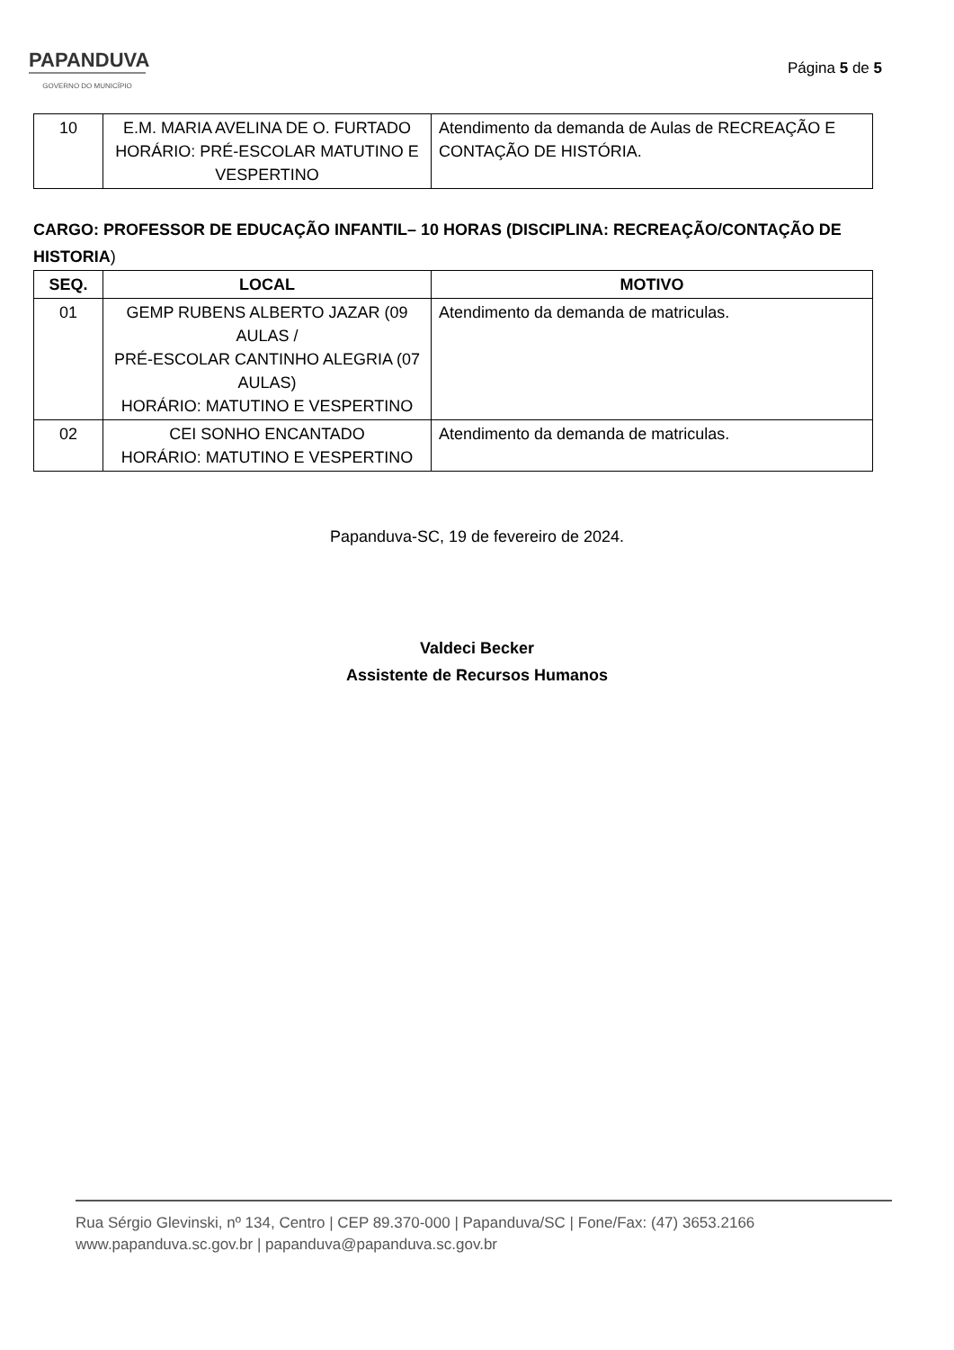PAPANDUVA
GOVERNO DO MUNICÍPIO
Página 5 de 5
| 10 | E.M. MARIA AVELINA DE O. FURTADO HORÁRIO: PRÉ-ESCOLAR MATUTINO E VESPERTINO | Atendimento da demanda de Aulas de RECREAÇÃO E CONTAÇÃO DE HISTÓRIA. |
CARGO: PROFESSOR DE EDUCAÇÃO INFANTIL– 10 HORAS (DISCIPLINA: RECREAÇÃO/CONTAÇÃO DE HISTORIA)
| SEQ. | LOCAL | MOTIVO |
| --- | --- | --- |
| 01 | GEMP RUBENS ALBERTO JAZAR (09 AULAS / PRÉ-ESCOLAR CANTINHO ALEGRIA (07 AULAS) HORÁRIO: MATUTINO E VESPERTINO | Atendimento da demanda de matriculas. |
| 02 | CEI SONHO ENCANTADO HORÁRIO: MATUTINO E VESPERTINO | Atendimento da demanda de matriculas. |
Papanduva-SC, 19 de fevereiro de 2024.
Valdeci Becker
Assistente de Recursos Humanos
Rua Sérgio Glevinski, nº 134, Centro | CEP 89.370-000 | Papanduva/SC | Fone/Fax: (47) 3653.2166
www.papanduva.sc.gov.br | papanduva@papanduva.sc.gov.br